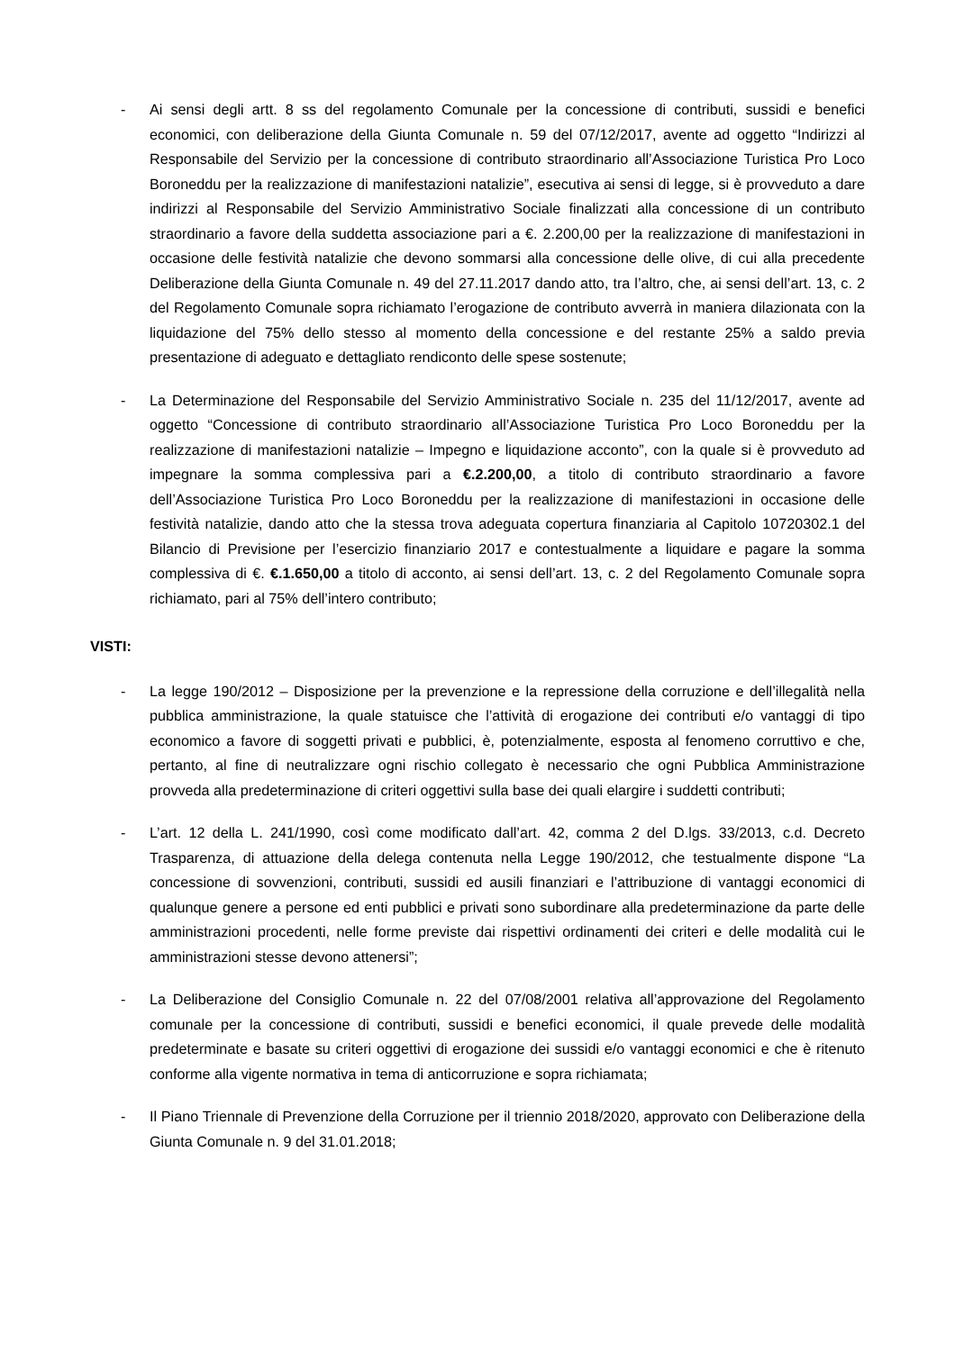- Ai sensi degli artt. 8 ss del regolamento Comunale per la concessione di contributi, sussidi e benefici economici, con deliberazione della Giunta Comunale n. 59 del 07/12/2017, avente ad oggetto “Indirizzi al Responsabile del Servizio per la concessione di contributo straordinario all’Associazione Turistica Pro Loco Boroneddu per la realizzazione di manifestazioni natalizie”, esecutiva ai sensi di legge, si è provveduto a dare indirizzi al Responsabile del Servizio Amministrativo Sociale finalizzati alla concessione di un contributo straordinario a favore della suddetta associazione pari a €. 2.200,00 per la realizzazione di manifestazioni in occasione delle festività natalizie che devono sommarsi alla concessione delle olive, di cui alla precedente Deliberazione della Giunta Comunale n. 49 del 27.11.2017 dando atto, tra l’altro, che, ai sensi dell’art. 13, c. 2 del Regolamento Comunale sopra richiamato l’erogazione de contributo avverrà in maniera dilazionata con la liquidazione del 75% dello stesso al momento della concessione e del restante 25% a saldo previa presentazione di adeguato e dettagliato rendiconto delle spese sostenute;
- La Determinazione del Responsabile del Servizio Amministrativo Sociale n. 235 del 11/12/2017, avente ad oggetto “Concessione di contributo straordinario all’Associazione Turistica Pro Loco Boroneddu per la realizzazione di manifestazioni natalizie – Impegno e liquidazione acconto”, con la quale si è provveduto ad impegnare la somma complessiva pari a €.2.200,00, a titolo di contributo straordinario a favore dell’Associazione Turistica Pro Loco Boroneddu per la realizzazione di manifestazioni in occasione delle festività natalizie, dando atto che la stessa trova adeguata copertura finanziaria al Capitolo 10720302.1 del Bilancio di Previsione per l’esercizio finanziario 2017 e contestualmente a liquidare e pagare la somma complessiva di €. €.1.650,00 a titolo di acconto, ai sensi dell’art. 13, c. 2 del Regolamento Comunale sopra richiamato, pari al 75% dell’intero contributo;
VISTI:
- La legge 190/2012 – Disposizione per la prevenzione e la repressione della corruzione e dell’illegalità nella pubblica amministrazione, la quale statuisce che l’attività di erogazione dei contributi e/o vantaggi di tipo economico a favore di soggetti privati e pubblici, è, potenzialmente, esposta al fenomeno corruttivo e che, pertanto, al fine di neutralizzare ogni rischio collegato è necessario che ogni Pubblica Amministrazione provveda alla predeterminazione di criteri oggettivi sulla base dei quali elargire i suddetti contributi;
- L’art. 12 della L. 241/1990, così come modificato dall’art. 42, comma 2 del D.lgs. 33/2013, c.d. Decreto Trasparenza, di attuazione della delega contenuta nella Legge 190/2012, che testualmente dispone “La concessione di sovvenzioni, contributi, sussidi ed ausili finanziari e l’attribuzione di vantaggi economici di qualunque genere a persone ed enti pubblici e privati sono subordinare alla predeterminazione da parte delle amministrazioni procedenti, nelle forme previste dai rispettivi ordinamenti dei criteri e delle modalità cui le amministrazioni stesse devono attenersi”;
- La Deliberazione del Consiglio Comunale n. 22 del 07/08/2001 relativa all’approvazione del Regolamento comunale per la concessione di contributi, sussidi e benefici economici, il quale prevede delle modalità predeterminate e basate su criteri oggettivi di erogazione dei sussidi e/o vantaggi economici e che è ritenuto conforme alla vigente normativa in tema di anticorruzione e sopra richiamata;
- Il Piano Triennale di Prevenzione della Corruzione per il triennio 2018/2020, approvato con Deliberazione della Giunta Comunale n. 9 del 31.01.2018;